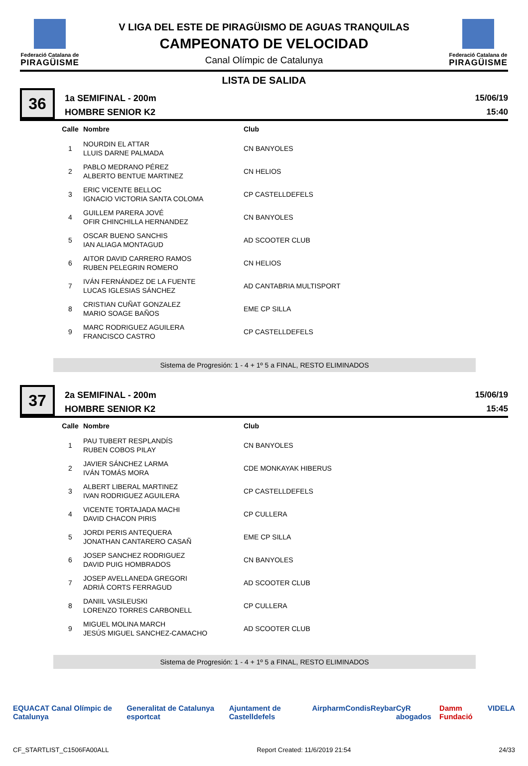Federació Catalana de
PIRAGÜISME
V LIGA DEL ESTE DE PIRAGÜISMO DE AGUAS TRANQUILAS
CAMPEONATO DE VELOCIDAD
Canal Olímpic de Catalunya
Federació Catalana de
PIRAGÜISME
LISTA DE SALIDA
36
1a SEMIFINAL - 200m
HOMBRE SENIOR K2
15/06/19
15:40
| Calle | Nombre | Club |
| --- | --- | --- |
| 1 | NOURDIN EL ATTAR LLUIS DARNE PALMADA | CN BANYOLES |
| 2 | PABLO MEDRANO PÉREZ ALBERTO BENTUE MARTINEZ | CN HELIOS |
| 3 | ERIC VICENTE BELLOC IGNACIO VICTORIA SANTA COLOMA | CP CASTELLDEFELS |
| 4 | GUILLEM PARERA JOVÉ OFIR CHINCHILLA HERNANDEZ | CN BANYOLES |
| 5 | OSCAR BUENO SANCHIS IAN ALIAGA MONTAGUD | AD SCOOTER CLUB |
| 6 | AITOR DAVID CARRERO RAMOS RUBEN PELEGRIN ROMERO | CN HELIOS |
| 7 | IVÁN FERNÁNDEZ DE LA FUENTE LUCAS IGLESIAS SÁNCHEZ | AD CANTABRIA MULTISPORT |
| 8 | CRISTIAN CUÑAT GONZALEZ MARIO SOAGE BAÑOS | EME CP SILLA |
| 9 | MARC RODRIGUEZ AGUILERA FRANCISCO CASTRO | CP CASTELLDEFELS |
Sistema de Progresión: 1 - 4 + 1º 5 a FINAL, RESTO ELIMINADOS
37
2a SEMIFINAL - 200m
HOMBRE SENIOR K2
15/06/19
15:45
| Calle | Nombre | Club |
| --- | --- | --- |
| 1 | PAU TUBERT RESPLANDÍS RUBEN COBOS PILAY | CN BANYOLES |
| 2 | JAVIER SÁNCHEZ LARMA IVÁN TOMÁS MORA | CDE MONKAYAK HIBERUS |
| 3 | ALBERT LIBERAL MARTINEZ IVAN RODRIGUEZ AGUILERA | CP CASTELLDEFELS |
| 4 | VICENTE TORTAJADA MACHI DAVID CHACON PIRIS | CP CULLERA |
| 5 | JORDI PERIS ANTEQUERA JONATHAN CANTARERO CASAÑ | EME CP SILLA |
| 6 | JOSEP SANCHEZ RODRIGUEZ DAVID PUIG HOMBRADOS | CN BANYOLES |
| 7 | JOSEP AVELLANEDA GREGORI ADRIÀ CORTS FERRAGUD | AD SCOOTER CLUB |
| 8 | DANIIL VASILEUSKI LORENZO TORRES CARBONELL | CP CULLERA |
| 9 | MIGUEL MOLINA MARCH JESÚS MIGUEL SANCHEZ-CAMACHO | AD SCOOTER CLUB |
Sistema de Progresión: 1 - 4 + 1º 5 a FINAL, RESTO ELIMINADOS
EQUACAT Canal Olímpic de Catalunya Generalitat de Catalunya esportcat Ajuntament de Castelldefels Airpharm Condis Reybar CyR abogados Damm Fundació VIDELA
CF_STARTLIST_C1506FA00ALL Report Created: 11/6/2019 21:54 24/33